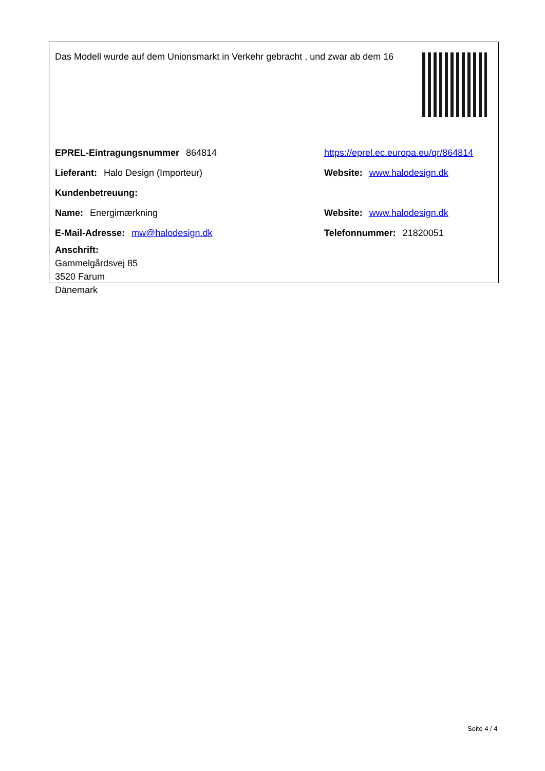Das Modell wurde auf dem Unionsmarkt in Verkehr gebracht , und zwar ab dem 16
EPREL-Eintragungsnummer 864814
https://eprel.ec.europa.eu/qr/864814
Lieferant: Halo Design (Importeur) Website: www.halodesign.dk
Kundenbetreuung:
Name: Energimærkning Website: www.halodesign.dk
E-Mail-Adresse: mw@halodesign.dk Telefonnummer: 21820051
Anschrift:
Gammelgårdsvej 85
3520 Farum
Dänemark
Seite 4 / 4